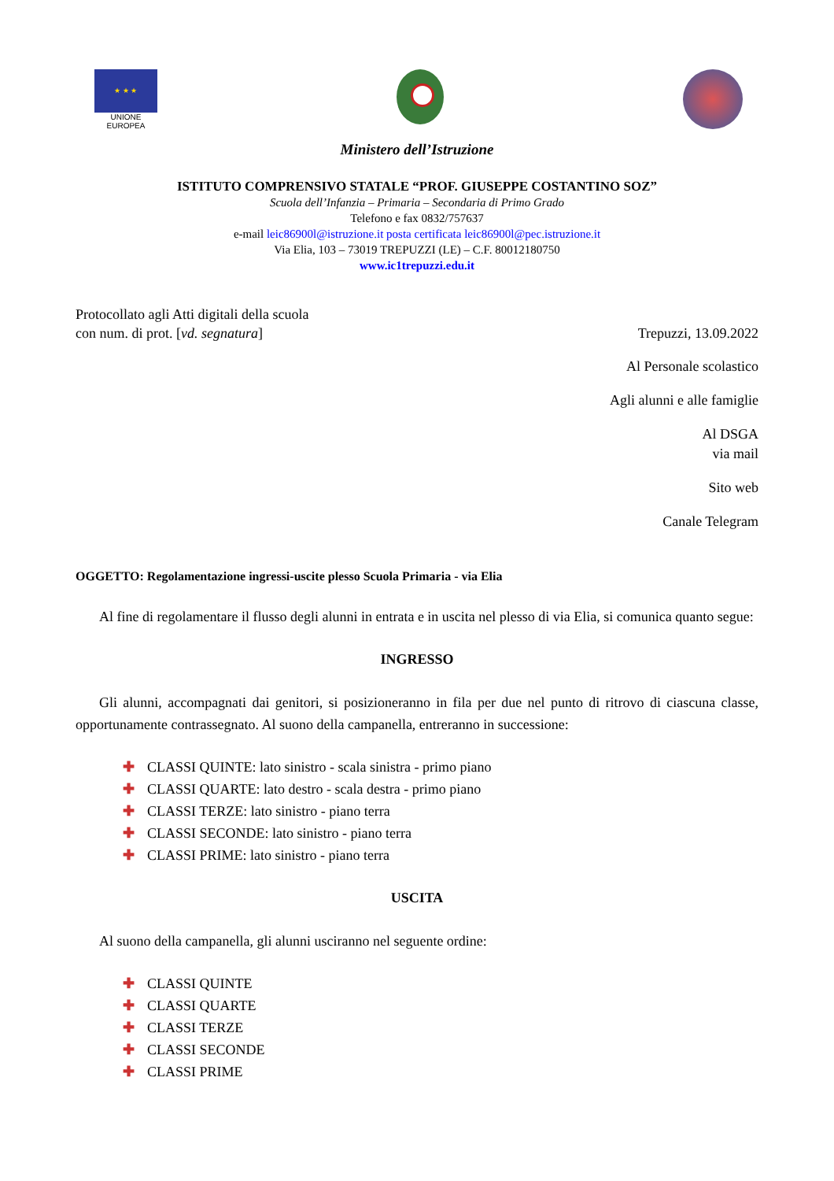★ ★ ★
UNIONE EUROPEA
Ministero dell’Istruzione
ISTITUTO COMPRENSIVO STATALE “PROF. GIUSEPPE COSTANTINO SOZ”
Scuola dell’Infanzia – Primaria – Secondaria di Primo Grado
Telefono e fax 0832/757637
e-mail leic86900l@istruzione.it posta certificata leic86900l@pec.istruzione.it
Via Elia, 103 – 73019 TREPUZZI (LE) – C.F. 80012180750
www.ic1trepuzzi.edu.it
Protocollato agli Atti digitali della scuola
con num. di prot. [vd. segnatura]
Trepuzzi, 13.09.2022
Al Personale scolastico
Agli alunni e alle famiglie
Al DSGA
via mail
Sito web
Canale Telegram
OGGETTO: Regolamentazione ingressi-uscite plesso Scuola Primaria - via Elia
Al fine di regolamentare il flusso degli alunni in entrata e in uscita nel plesso di via Elia, si comunica quanto segue:
INGRESSO
Gli alunni, accompagnati dai genitori, si posizioneranno in fila per due nel punto di ritrovo di ciascuna classe, opportunamente contrassegnato. Al suono della campanella, entreranno in successione:
✚ CLASSI QUINTE: lato sinistro - scala sinistra - primo piano
✚ CLASSI QUARTE: lato destro - scala destra - primo piano
✚ CLASSI TERZE: lato sinistro - piano terra
✚ CLASSI SECONDE: lato sinistro - piano terra
✚ CLASSI PRIME: lato sinistro - piano terra
USCITA
Al suono della campanella, gli alunni usciranno nel seguente ordine:
✚ CLASSI QUINTE
✚ CLASSI QUARTE
✚ CLASSI TERZE
✚ CLASSI SECONDE
✚ CLASSI PRIME